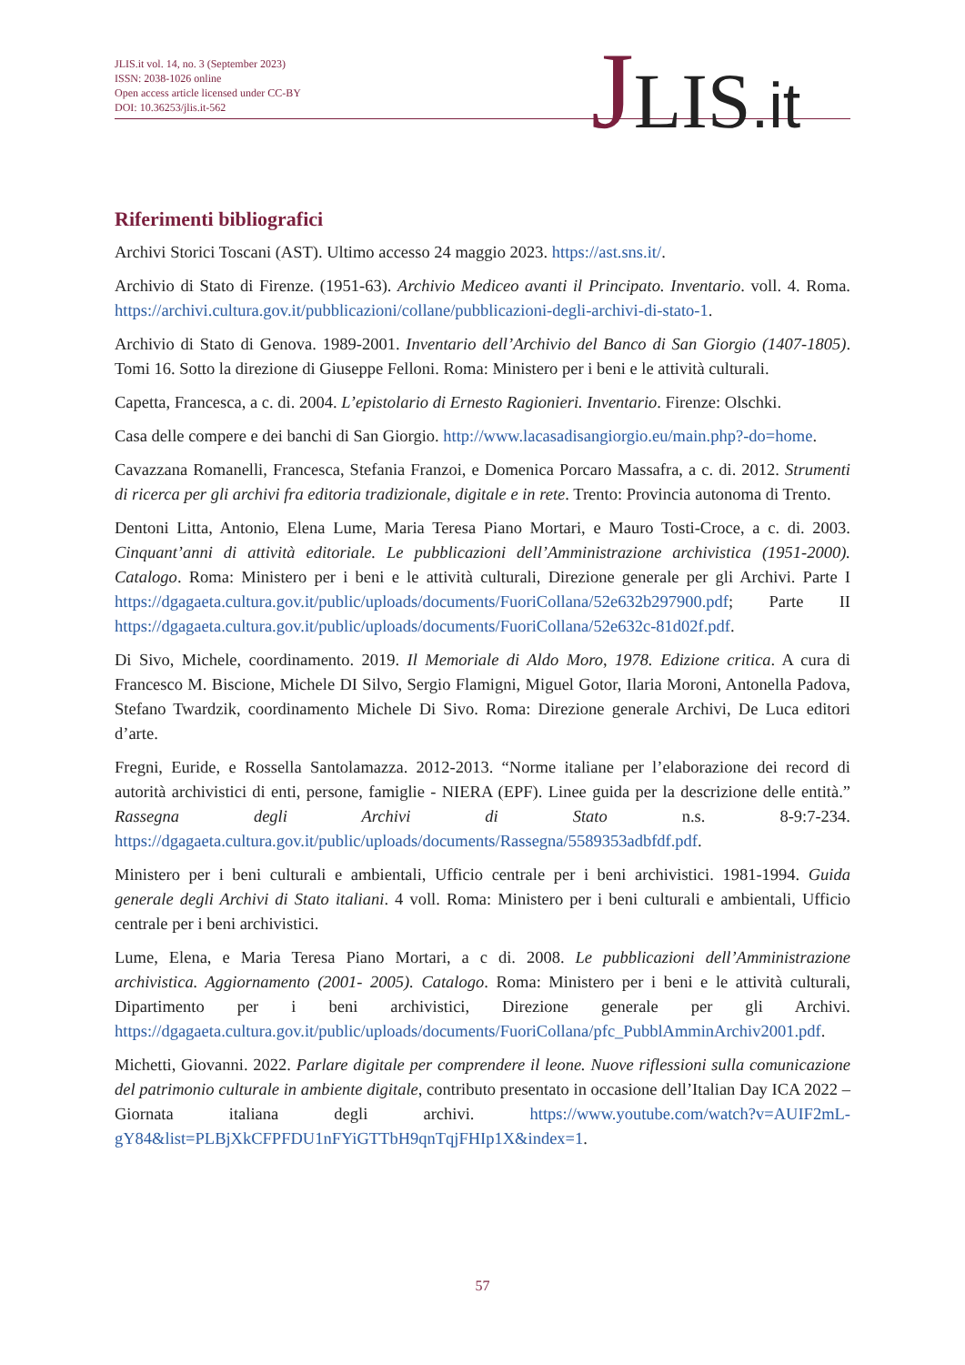JLIS.it vol. 14, no. 3 (September 2023)
ISSN: 2038-1026 online
Open access article licensed under CC-BY
DOI: 10.36253/jlis.it-562
JLIS.it
Riferimenti bibliografici
Archivi Storici Toscani (AST). Ultimo accesso 24 maggio 2023. https://ast.sns.it/.
Archivio di Stato di Firenze. (1951-63). Archivio Mediceo avanti il Principato. Inventario. voll. 4. Roma. https://archivi.cultura.gov.it/pubblicazioni/collane/pubblicazioni-degli-archivi-di-stato-1.
Archivio di Stato di Genova. 1989-2001. Inventario dell’Archivio del Banco di San Giorgio (1407-1805). Tomi 16. Sotto la direzione di Giuseppe Felloni. Roma: Ministero per i beni e le attività culturali.
Capetta, Francesca, a c. di. 2004. L’epistolario di Ernesto Ragionieri. Inventario. Firenze: Olschki.
Casa delle compere e dei banchi di San Giorgio. http://www.lacasadisangiorgio.eu/main.php?-do=home.
Cavazzana Romanelli, Francesca, Stefania Franzoi, e Domenica Porcaro Massafra, a c. di. 2012. Strumenti di ricerca per gli archivi fra editoria tradizionale, digitale e in rete. Trento: Provincia autonoma di Trento.
Dentoni Litta, Antonio, Elena Lume, Maria Teresa Piano Mortari, e Mauro Tosti-Croce, a c. di. 2003. Cinquant’anni di attività editoriale. Le pubblicazioni dell’Amministrazione archivistica (1951-2000). Catalogo. Roma: Ministero per i beni e le attività culturali, Direzione generale per gli Archivi. Parte I https://dgagaeta.cultura.gov.it/public/uploads/documents/FuoriCollana/52e632b297900.pdf; Parte II https://dgagaeta.cultura.gov.it/public/uploads/documents/FuoriCollana/52e632c-81d02f.pdf.
Di Sivo, Michele, coordinamento. 2019. Il Memoriale di Aldo Moro, 1978. Edizione critica. A cura di Francesco M. Biscione, Michele DI Silvo, Sergio Flamigni, Miguel Gotor, Ilaria Moroni, Antonella Padova, Stefano Twardzik, coordinamento Michele Di Sivo. Roma: Direzione generale Archivi, De Luca editori d’arte.
Fregni, Euride, e Rossella Santolamazza. 2012-2013. “Norme italiane per l’elaborazione dei record di autorità archivistici di enti, persone, famiglie - NIERA (EPF). Linee guida per la descrizione delle entità.” Rassegna degli Archivi di Stato n.s. 8-9:7-234. https://dgagaeta.cultura.gov.it/public/uploads/documents/Rassegna/5589353adbfdf.pdf.
Ministero per i beni culturali e ambientali, Ufficio centrale per i beni archivistici. 1981-1994. Guida generale degli Archivi di Stato italiani. 4 voll. Roma: Ministero per i beni culturali e ambientali, Ufficio centrale per i beni archivistici.
Lume, Elena, e Maria Teresa Piano Mortari, a c di. 2008. Le pubblicazioni dell’Amministrazione archivistica. Aggiornamento (2001- 2005). Catalogo. Roma: Ministero per i beni e le attività culturali, Dipartimento per i beni archivistici, Direzione generale per gli Archivi. https://dgagaeta.cultura.gov.it/public/uploads/documents/FuoriCollana/pfc_PubblAmminArchiv2001.pdf.
Michetti, Giovanni. 2022. Parlare digitale per comprendere il leone. Nuove riflessioni sulla comunicazione del patrimonio culturale in ambiente digitale, contributo presentato in occasione dell’Italian Day ICA 2022 – Giornata italiana degli archivi. https://www.youtube.com/watch?v=AUIF2mL-gY84&list=PLBjXkCFPFDU1nFYiGTTbH9qnTqjFHIp1X&index=1.
57